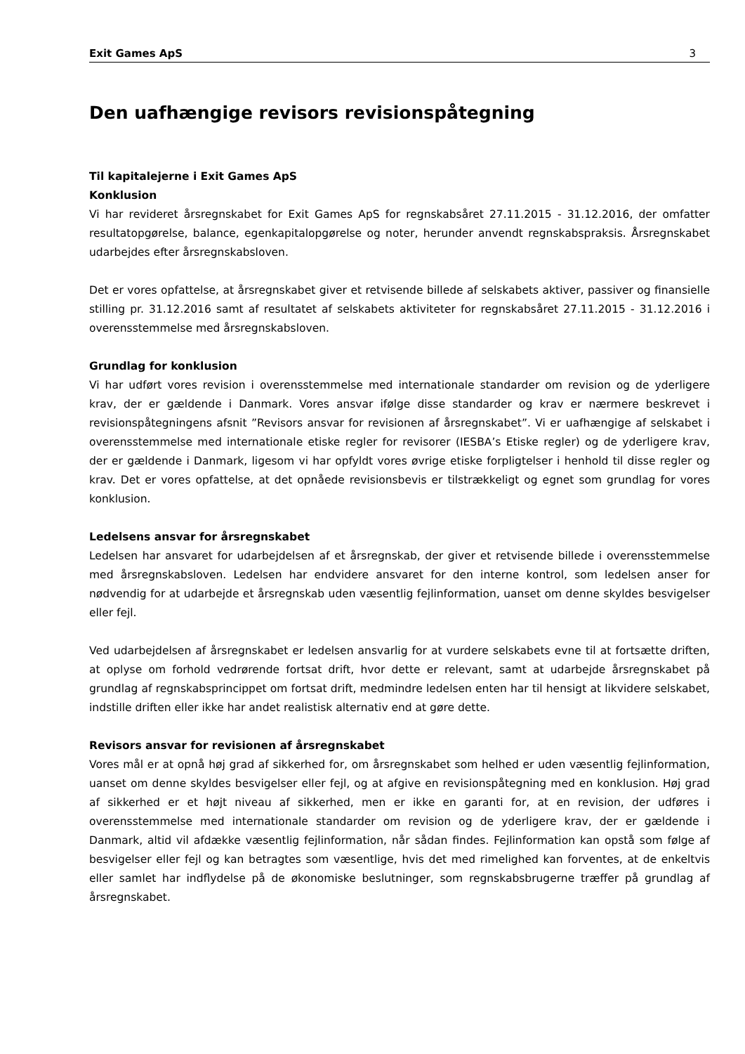Exit Games ApS 3
Den uafhængige revisors revisionspåtegning
Til kapitalejerne i Exit Games ApS
Konklusion
Vi har revideret årsregnskabet for Exit Games ApS for regnskabsåret 27.11.2015 - 31.12.2016, der omfatter resultatopgørelse, balance, egenkapitalopgørelse og noter, herunder anvendt regnskabspraksis. Årsregnskabet udarbejdes efter årsregnskabsloven.
Det er vores opfattelse, at årsregnskabet giver et retvisende billede af selskabets aktiver, passiver og finansielle stilling pr. 31.12.2016 samt af resultatet af selskabets aktiviteter for regnskabsåret 27.11.2015 - 31.12.2016 i overensstemmelse med årsregnskabsloven.
Grundlag for konklusion
Vi har udført vores revision i overensstemmelse med internationale standarder om revision og de yderligere krav, der er gældende i Danmark. Vores ansvar ifølge disse standarder og krav er nærmere beskrevet i revisionspåtegningens afsnit ”Revisors ansvar for revisionen af årsregnskabet”. Vi er uafhængige af selskabet i overensstemmelse med internationale etiske regler for revisorer (IESBA’s Etiske regler) og de yderligere krav, der er gældende i Danmark, ligesom vi har opfyldt vores øvrige etiske forpligtelser i henhold til disse regler og krav. Det er vores opfattelse, at det opnåede revisionsbevis er tilstrækkeligt og egnet som grundlag for vores konklusion.
Ledelsens ansvar for årsregnskabet
Ledelsen har ansvaret for udarbejdelsen af et årsregnskab, der giver et retvisende billede i overensstemmelse med årsregnskabsloven. Ledelsen har endvidere ansvaret for den interne kontrol, som ledelsen anser for nødvendig for at udarbejde et årsregnskab uden væsentlig fejlinformation, uanset om denne skyldes besvigelser eller fejl.
Ved udarbejdelsen af årsregnskabet er ledelsen ansvarlig for at vurdere selskabets evne til at fortsætte driften, at oplyse om forhold vedrørende fortsat drift, hvor dette er relevant, samt at udarbejde årsregnskabet på grundlag af regnskabsprincippet om fortsat drift, medmindre ledelsen enten har til hensigt at likvidere selskabet, indstille driften eller ikke har andet realistisk alternativ end at gøre dette.
Revisors ansvar for revisionen af årsregnskabet
Vores mål er at opnå høj grad af sikkerhed for, om årsregnskabet som helhed er uden væsentlig fejlinformation, uanset om denne skyldes besvigelser eller fejl, og at afgive en revisionspåtegning med en konklusion. Høj grad af sikkerhed er et højt niveau af sikkerhed, men er ikke en garanti for, at en revision, der udføres i overensstemmelse med internationale standarder om revision og de yderligere krav, der er gældende i Danmark, altid vil afdække væsentlig fejlinformation, når sådan findes. Fejlinformation kan opstå som følge af besvigelser eller fejl og kan betragtes som væsentlige, hvis det med rimelighed kan forventes, at de enkeltvis eller samlet har indflydelse på de økonomiske beslutninger, som regnskabsbrugerne træffer på grundlag af årsregnskabet.